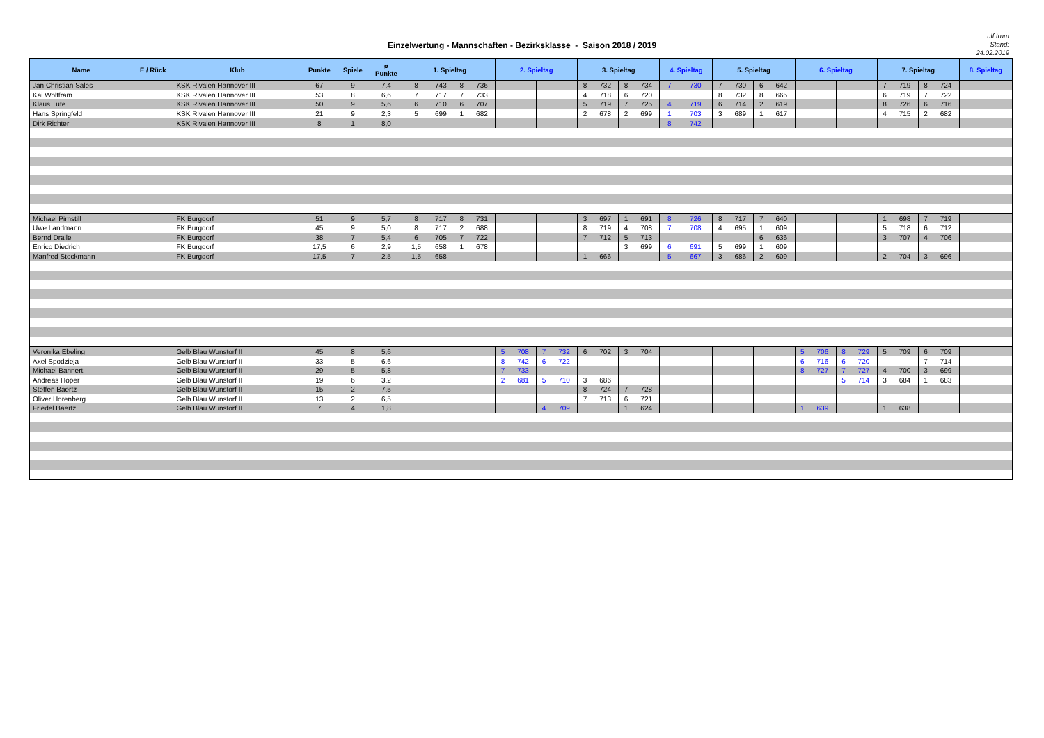Einzelwertung - Mannschaften - Bezirksklasse - Saison 2018 / 2019
ulf trum
Stand:
24.02.2019
| Name | E / Rück | Klub | Punkte | Spiele | ø Punkte | 1. Spieltag | | | | 2. Spieltag | | | | 3. Spieltag | | | | 4. Spieltag | | 5. Spieltag | | | | 6. Spieltag | | | | 7. Spieltag | | | | 8. Spieltag |
| --- | --- | --- | --- | --- | --- | --- | --- | --- | --- | --- | --- | --- | --- | --- | --- | --- | --- | --- | --- | --- | --- | --- | --- | --- | --- | --- | --- | --- | --- | --- | --- | --- |
| Jan Christian Sales | | KSK Rivalen Hannover III | 67 | 9 | 7,4 | 8 | 743 | 8 | 736 | | | | | 8 | 732 | 8 | 734 | 7 | 730 | 7 | 730 | 6 | 642 | | | | | 7 | 719 | 8 | 724 | |
| Kai Wolffram | | KSK Rivalen Hannover III | 53 | 8 | 6,6 | 7 | 717 | 7 | 733 | | | | | 4 | 718 | 6 | 720 | | | 8 | 732 | 8 | 665 | | | | | 6 | 719 | 7 | 722 | |
| Klaus Tute | | KSK Rivalen Hannover III | 50 | 9 | 5,6 | 6 | 710 | 6 | 707 | | | | | 5 | 719 | 7 | 725 | 4 | 719 | 6 | 714 | 2 | 619 | | | | | 8 | 726 | 6 | 716 | |
| Hans Springfeld | | KSK Rivalen Hannover III | 21 | 9 | 2,3 | 5 | 699 | 1 | 682 | | | | | 2 | 678 | 2 | 699 | 1 | 703 | 3 | 689 | 1 | 617 | | | | | 4 | 715 | 2 | 682 | |
| Dirk Richter | | KSK Rivalen Hannover III | 8 | 1 | 8,0 | | | | | | | | | | | | | 8 | 742 | | | | | | | | | | | | | |
| Michael Pirnstill | | FK Burgdorf | 51 | 9 | 5,7 | 8 | 717 | 8 | 731 | | | | | 3 | 697 | 1 | 691 | 8 | 726 | 8 | 717 | 7 | 640 | | | | | 1 | 698 | 7 | 719 | |
| Uwe Landmann | | FK Burgdorf | 45 | 9 | 5,0 | 8 | 717 | 2 | 688 | | | | | 8 | 719 | 4 | 708 | 7 | 708 | 4 | 695 | 1 | 609 | | | | | 5 | 718 | 6 | 712 | |
| Bernd Dralle | | FK Burgdorf | 38 | 7 | 5,4 | 6 | 705 | 7 | 722 | | | | | 7 | 712 | 5 | 713 | | | | | 6 | 636 | | | | | 3 | 707 | 4 | 706 | |
| Enrico Diedrich | | FK Burgdorf | 17,5 | 6 | 2,9 | 1,5 | 658 | 1 | 678 | | | | | | | 3 | 699 | 6 | 691 | 5 | 699 | 1 | 609 | | | | | | | | | |
| Manfred Stockmann | | FK Burgdorf | 17,5 | 7 | 2,5 | 1,5 | 658 | | | | | | | 1 | 666 | | | 5 | 667 | 3 | 686 | 2 | 609 | | | | | 2 | 704 | 3 | 696 | |
| Veronika Ebeling | | Gelb Blau Wunstorf II | 45 | 8 | 5,6 | | | | | 5 | 708 | 7 | 732 | 6 | 702 | 3 | 704 | | | | | | | 5 | 706 | 8 | 729 | 5 | 709 | 6 | 709 | |
| Axel Spodzieja | | Gelb Blau Wunstorf II | 33 | 5 | 6,6 | | | | | 8 | 742 | 6 | 722 | | | | | | | | | | | 6 | 716 | 6 | 720 | | | 7 | 714 | |
| Michael Bannert | | Gelb Blau Wunstorf II | 29 | 5 | 5,8 | | | | | 7 | 733 | | | | | | | | | | | | | 8 | 727 | 7 | 727 | 4 | 700 | 3 | 699 | |
| Andreas Höper | | Gelb Blau Wunstorf II | 19 | 6 | 3,2 | | | | | 2 | 681 | 5 | 710 | 3 | 686 | | | | | | | | | | | 5 | 714 | 3 | 684 | 1 | 683 | |
| Steffen Baertz | | Gelb Blau Wunstorf II | 15 | 2 | 7,5 | | | | | | | | | 8 | 724 | 7 | 728 | | | | | | | | | | | | | | | |
| Oliver Horenberg | | Gelb Blau Wunstorf II | 13 | 2 | 6,5 | | | | | | | | | 7 | 713 | 6 | 721 | | | | | | | | | | | | | | | |
| Friedel Baertz | | Gelb Blau Wunstorf II | 7 | 4 | 1,8 | | | | | | | 4 | 709 | | | 1 | 624 | | | | | | | 1 | 639 | | | 1 | 638 | | | |